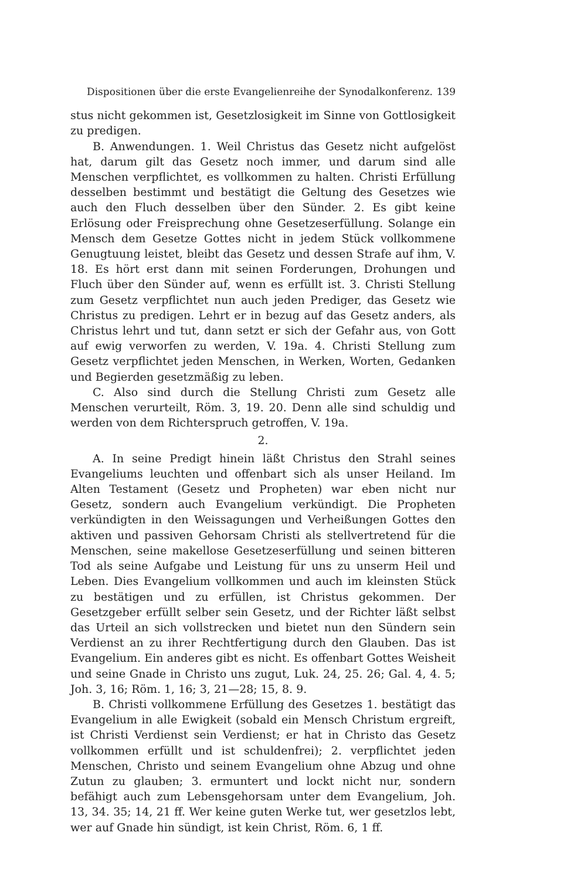Dispositionen über die erste Evangelienreihe der Synodalkonferenz. 139
stus nicht gekommen ist, Gesetzlosigkeit im Sinne von Gottlosigkeit zu predigen.
B. Anwendungen. 1. Weil Christus das Gesetz nicht aufgelöst hat, darum gilt das Gesetz noch immer, und darum sind alle Menschen verpflichtet, es vollkommen zu halten. Christi Erfüllung desselben bestimmt und bestätigt die Geltung des Gesetzes wie auch den Fluch desselben über den Sünder. 2. Es gibt keine Erlösung oder Freisprechung ohne Gesetzeserfüllung. Solange ein Mensch dem Gesetze Gottes nicht in jedem Stück vollkommene Genugtuung leistet, bleibt das Gesetz und dessen Strafe auf ihm, V. 18. Es hört erst dann mit seinen Forderungen, Drohungen und Fluch über den Sünder auf, wenn es erfüllt ist. 3. Christi Stellung zum Gesetz verpflichtet nun auch jeden Prediger, das Gesetz wie Christus zu predigen. Lehrt er in bezug auf das Gesetz anders, als Christus lehrt und tut, dann setzt er sich der Gefahr aus, von Gott auf ewig verworfen zu werden, V. 19a. 4. Christi Stellung zum Gesetz verpflichtet jeden Menschen, in Werken, Worten, Gedanken und Begierden gesetzmäßig zu leben.
C. Also sind durch die Stellung Christi zum Gesetz alle Menschen verurteilt, Röm. 3, 19. 20. Denn alle sind schuldig und werden von dem Richterspruch getroffen, V. 19a.
2.
A. In seine Predigt hinein läßt Christus den Strahl seines Evangeliums leuchten und offenbart sich als unser Heiland. Im Alten Testament (Gesetz und Propheten) war eben nicht nur Gesetz, sondern auch Evangelium verkündigt. Die Propheten verkündigten in den Weissagungen und Verheißungen Gottes den aktiven und passiven Gehorsam Christi als stellvertretend für die Menschen, seine makellose Gesetzeserfüllung und seinen bitteren Tod als seine Aufgabe und Leistung für uns zu unserm Heil und Leben. Dies Evangelium vollkommen und auch im kleinsten Stück zu bestätigen und zu erfüllen, ist Christus gekommen. Der Gesetzgeber erfüllt selber sein Gesetz, und der Richter läßt selbst das Urteil an sich vollstrecken und bietet nun den Sündern sein Verdienst an zu ihrer Rechtfertigung durch den Glauben. Das ist Evangelium. Ein anderes gibt es nicht. Es offenbart Gottes Weisheit und seine Gnade in Christo uns zugut, Luk. 24, 25. 26; Gal. 4, 4. 5; Joh. 3, 16; Röm. 1, 16; 3, 21—28; 15, 8. 9.
B. Christi vollkommene Erfüllung des Gesetzes 1. bestätigt das Evangelium in alle Ewigkeit (sobald ein Mensch Christum ergreift, ist Christi Verdienst sein Verdienst; er hat in Christo das Gesetz vollkommen erfüllt und ist schuldenfrei); 2. verpflichtet jeden Menschen, Christo und seinem Evangelium ohne Abzug und ohne Zutun zu glauben; 3. ermuntert und lockt nicht nur, sondern befähigt auch zum Lebensgehorsam unter dem Evangelium, Joh. 13, 34. 35; 14, 21 ff. Wer keine guten Werke tut, wer gesetzlos lebt, wer auf Gnade hin sündigt, ist kein Christ, Röm. 6, 1 ff.